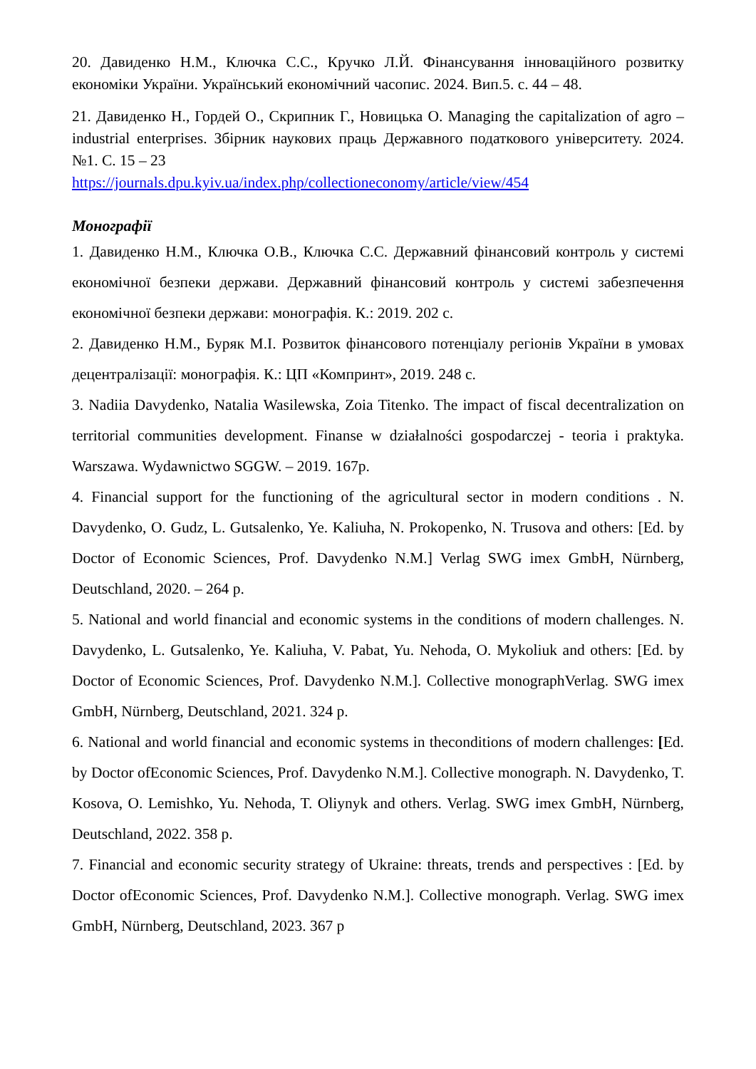20. Давиденко Н.М., Ключка С.С., Кручко Л.Й. Фінансування інноваційного розвитку економіки України. Український економічний часопис. 2024. Вип.5. с. 44 – 48.
21. Давиденко Н., Гордей О., Скрипник Г., Новицька О. Managing the capitalization of agro – industrial enterprises. Збірник наукових праць Державного податкового університету. 2024. №1. С. 15 – 23
https://journals.dpu.kyiv.ua/index.php/collectioneconomy/article/view/454
Монографії
1. Давиденко Н.М., Ключка О.В., Ключка С.С. Державний фінансовий контроль у системі економічної безпеки держави. Державний фінансовий контроль у системі забезпечення економічної безпеки держави: монографія. К.: 2019. 202 с.
2. Давиденко Н.М., Буряк М.І. Розвиток фінансового потенціалу регіонів України в умовах децентралізації: монографія. К.: ЦП «Компринт», 2019. 248 с.
3. Nadiia Davydenko, Natalia Wasilewska, Zoia Titenko. The impact of fiscal decentralization on territorial communities development. Finanse w działalności gospodarczej - teoria i praktyka. Warszawa. Wydawnictwo SGGW. – 2019. 167р.
4. Financial support for the functioning of the agricultural sector in modern conditions . N. Davydenko, O. Gudz, L. Gutsalenko, Ye. Kaliuha, N. Prokopenko, N. Trusova and others: [Ed. by Doctor of Economic Sciences, Prof. Davydenko N.M.] Verlag SWG imex GmbH, Nürnberg, Deutschland, 2020. – 264 p.
5. National and world financial and economic systems in the conditions of modern challenges. N. Davydenko, L. Gutsalenko, Ye. Kaliuha, V. Pabat, Yu. Nehoda, O. Mykoliuk and others: [Ed. by Doctor of Economic Sciences, Prof. Davydenko N.M.]. Collective monographVerlag. SWG imex GmbH, Nürnberg, Deutschland, 2021. 324 p.
6. National and world financial and economic systems in theconditions of modern challenges: [Ed. by Doctor ofEconomic Sciences, Prof. Davydenko N.M.]. Collective monograph. N. Davydenko, T. Kosova, O. Lemishko, Yu. Nehoda, T. Oliynyk and others. Verlag. SWG imex GmbH, Nürnberg, Deutschland, 2022. 358 p.
7. Financial and economic security strategy of Ukraine: threats, trends and perspectives : [Ed. by Doctor ofEconomic Sciences, Prof. Davydenko N.M.]. Collective monograph. Verlag. SWG imex GmbH, Nürnberg, Deutschland, 2023. 367 p